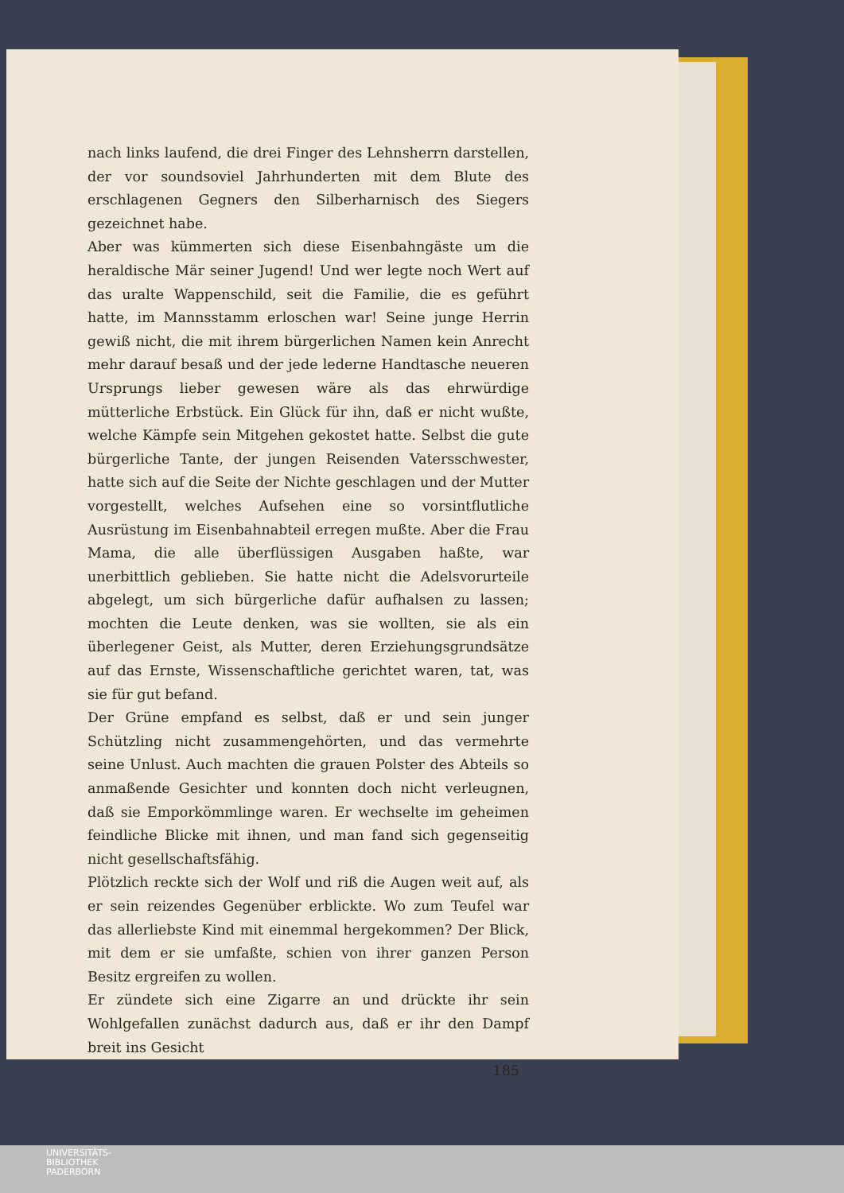nach links laufend, die drei Finger des Lehnsherrn darstellen, der vor soundsoviel Jahrhunderten mit dem Blute des erschlagenen Gegners den Silberharnisch des Siegers gezeichnet habe.
Aber was kümmerten sich diese Eisenbahngäste um die heraldische Mär seiner Jugend! Und wer legte noch Wert auf das uralte Wappenschild, seit die Familie, die es geführt hatte, im Mannsstamm erloschen war! Seine junge Herrin gewiß nicht, die mit ihrem bürgerlichen Namen kein Anrecht mehr darauf besaß und der jede lederne Handtasche neueren Ursprungs lieber gewesen wäre als das ehrwürdige mütterliche Erbstück. Ein Glück für ihn, daß er nicht wußte, welche Kämpfe sein Mitgehen gekostet hatte. Selbst die gute bürgerliche Tante, der jungen Reisenden Vatersschwester, hatte sich auf die Seite der Nichte geschlagen und der Mutter vorgestellt, welches Aufsehen eine so vorsintflutliche Ausrüstung im Eisenbahnabteil erregen mußte. Aber die Frau Mama, die alle überflüssigen Ausgaben haßte, war unerbittlich geblieben. Sie hatte nicht die Adelsvorurteile abgelegt, um sich bürgerliche dafür aufhalsen zu lassen; mochten die Leute denken, was sie wollten, sie als ein überlegener Geist, als Mutter, deren Erziehungsgrundsätze auf das Ernste, Wissenschaftliche gerichtet waren, tat, was sie für gut befand.
Der Grüne empfand es selbst, daß er und sein junger Schützling nicht zusammengehörten, und das vermehrte seine Unlust. Auch machten die grauen Polster des Abteils so anmaßende Gesichter und konnten doch nicht verleugnen, daß sie Emporkömmlinge waren. Er wechselte im geheimen feindliche Blicke mit ihnen, und man fand sich gegenseitig nicht gesellschaftsfähig.
Plötzlich reckte sich der Wolf und riß die Augen weit auf, als er sein reizendes Gegenüber erblickte. Wo zum Teufel war das allerliebste Kind mit einemmal hergekommen? Der Blick, mit dem er sie umfaßte, schien von ihrer ganzen Person Besitz ergreifen zu wollen.
Er zündete sich eine Zigarre an und drückte ihr sein Wohlgefallen zunächst dadurch aus, daß er ihr den Dampf breit ins Gesicht
185
UNIVERSITÄTS-
BIBLIOTHEK
PADERBORN